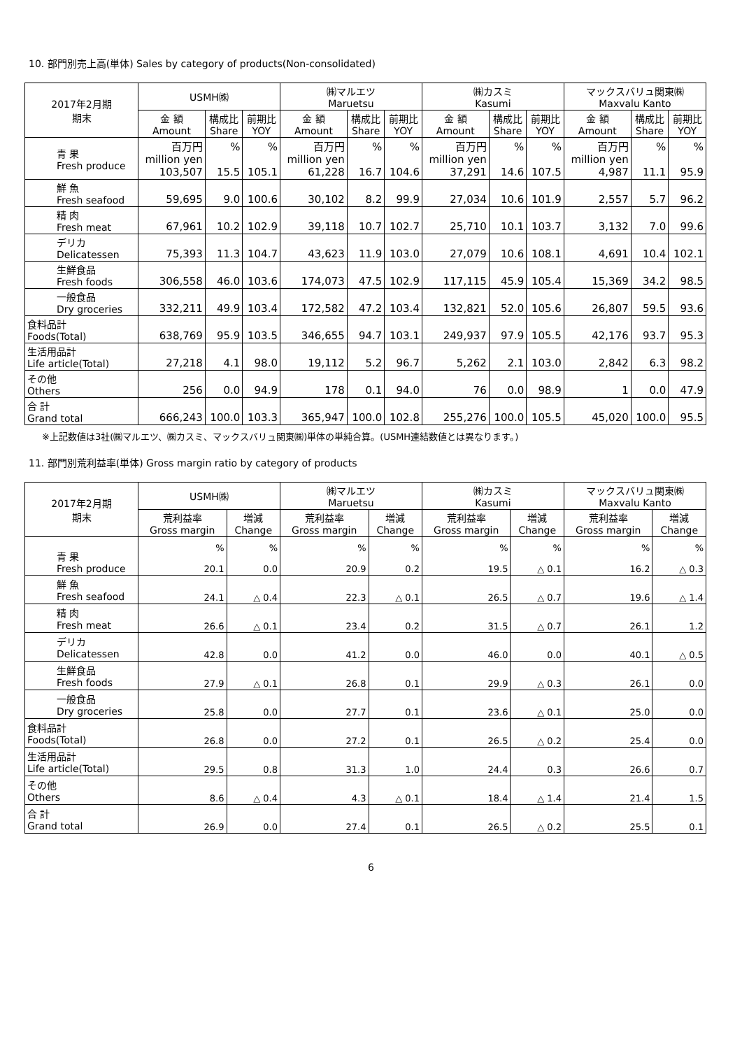10. 部門別売上高(単体) Sales by category of products(Non-consolidated)
| 2017年2月期 期末 | USMH㈱ | | | ㈱マルエツ Maruetsu | | | ㈱カスミ Kasumi | | | マックスバリュ関東㈱ Maxvalu Kanto | | |
| --- | --- | --- | --- | --- | --- | --- | --- | --- | --- | --- | --- | --- |
| | 金 額 Amount | 構成比 Share | 前期比 YOY | 金 額 Amount | 構成比 Share | 前期比 YOY | 金 額 Amount | 構成比 Share | 前期比 YOY | 金 額 Amount | 構成比 Share | 前期比 YOY |
| 青 果 Fresh produce | 百万円 million yen 103,507 | % 15.5 | % 105.1 | 百万円 million yen 61,228 | % 16.7 | % 104.6 | 百万円 million yen 37,291 | % 14.6 | % 107.5 | 百万円 million yen 4,987 | % 11.1 | % 95.9 |
| 鮮 魚 Fresh seafood | 59,695 | 9.0 | 100.6 | 30,102 | 8.2 | 99.9 | 27,034 | 10.6 | 101.9 | 2,557 | 5.7 | 96.2 |
| 精 肉 Fresh meat | 67,961 | 10.2 | 102.9 | 39,118 | 10.7 | 102.7 | 25,710 | 10.1 | 103.7 | 3,132 | 7.0 | 99.6 |
| デリカ Delicatessen | 75,393 | 11.3 | 104.7 | 43,623 | 11.9 | 103.0 | 27,079 | 10.6 | 108.1 | 4,691 | 10.4 | 102.1 |
| 生鮮食品 Fresh foods | 306,558 | 46.0 | 103.6 | 174,073 | 47.5 | 102.9 | 117,115 | 45.9 | 105.4 | 15,369 | 34.2 | 98.5 |
| 一般食品 Dry groceries | 332,211 | 49.9 | 103.4 | 172,582 | 47.2 | 103.4 | 132,821 | 52.0 | 105.6 | 26,807 | 59.5 | 93.6 |
| 食料品計 Foods(Total) | 638,769 | 95.9 | 103.5 | 346,655 | 94.7 | 103.1 | 249,937 | 97.9 | 105.5 | 42,176 | 93.7 | 95.3 |
| 生活用品計 Life article(Total) | 27,218 | 4.1 | 98.0 | 19,112 | 5.2 | 96.7 | 5,262 | 2.1 | 103.0 | 2,842 | 6.3 | 98.2 |
| その他 Others | 256 | 0.0 | 94.9 | 178 | 0.1 | 94.0 | 76 | 0.0 | 98.9 | 1 | 0.0 | 47.9 |
| 合 計 Grand total | 666,243 | 100.0 | 103.3 | 365,947 | 100.0 | 102.8 | 255,276 | 100.0 | 105.5 | 45,020 | 100.0 | 95.5 |
※上記数値は3社(㈱マルエツ、㈱カスミ、マックスバリュ関東㈱)単体の単純合算。(USMH連結数値とは異なります。)
11. 部門別荒利益率(単体) Gross margin ratio by category of products
| 2017年2月期 期末 | USMH㈱ | | ㈱マルエツ Maruetsu | | ㈱カスミ Kasumi | | マックスバリュ関東㈱ Maxvalu Kanto | |
| --- | --- | --- | --- | --- | --- | --- | --- | --- |
| | 荒利益率 Gross margin | 増減 Change | 荒利益率 Gross margin | 増減 Change | 荒利益率 Gross margin | 増減 Change | 荒利益率 Gross margin | 増減 Change |
| 青 果 Fresh produce | % 20.1 | % 0.0 | % 20.9 | % 0.2 | % 19.5 | % △ 0.1 | % 16.2 | % △ 0.3 |
| 鮮 魚 Fresh seafood | 24.1 | △ 0.4 | 22.3 | △ 0.1 | 26.5 | △ 0.7 | 19.6 | △ 1.4 |
| 精 肉 Fresh meat | 26.6 | △ 0.1 | 23.4 | 0.2 | 31.5 | △ 0.7 | 26.1 | 1.2 |
| デリカ Delicatessen | 42.8 | 0.0 | 41.2 | 0.0 | 46.0 | 0.0 | 40.1 | △ 0.5 |
| 生鮮食品 Fresh foods | 27.9 | △ 0.1 | 26.8 | 0.1 | 29.9 | △ 0.3 | 26.1 | 0.0 |
| 一般食品 Dry groceries | 25.8 | 0.0 | 27.7 | 0.1 | 23.6 | △ 0.1 | 25.0 | 0.0 |
| 食料品計 Foods(Total) | 26.8 | 0.0 | 27.2 | 0.1 | 26.5 | △ 0.2 | 25.4 | 0.0 |
| 生活用品計 Life article(Total) | 29.5 | 0.8 | 31.3 | 1.0 | 24.4 | 0.3 | 26.6 | 0.7 |
| その他 Others | 8.6 | △ 0.4 | 4.3 | △ 0.1 | 18.4 | △ 1.4 | 21.4 | 1.5 |
| 合 計 Grand total | 26.9 | 0.0 | 27.4 | 0.1 | 26.5 | △ 0.2 | 25.5 | 0.1 |
6